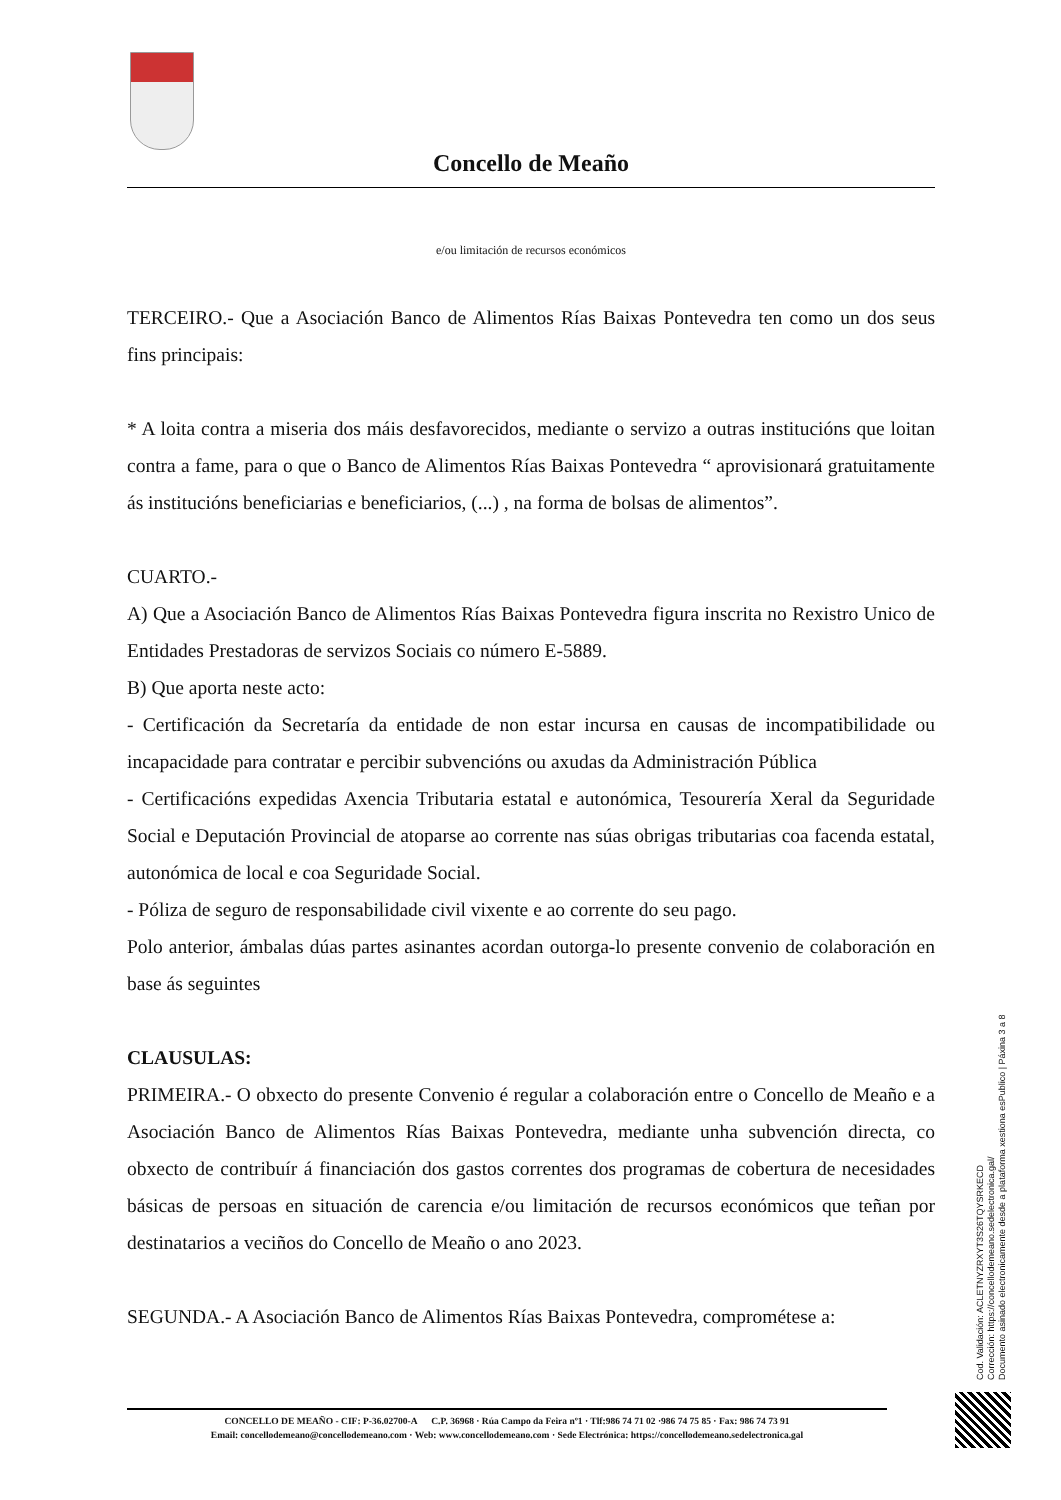Concello de Meaño
e/ou limitación de recursos económicos
TERCEIRO.- Que a Asociación Banco de Alimentos Rías Baixas Pontevedra ten como un dos seus fins principais:
* A loita contra a miseria dos máis desfavorecidos, mediante o servizo a outras institucións que loitan contra a fame, para o que o Banco de Alimentos Rías Baixas Pontevedra “ aprovisionará gratuitamente ás institucións beneficiarias e beneficiarios, (...) , na forma de bolsas de alimentos”.
CUARTO.-
A) Que a Asociación Banco de Alimentos Rías Baixas Pontevedra figura inscrita no Rexistro Unico de Entidades Prestadoras de servizos Sociais co número E-5889.
B) Que aporta neste acto:
- Certificación da Secretaría da entidade de non estar incursa en causas de incompatibilidade ou incapacidade para contratar e percibir subvencións ou axudas da Administración Pública
- Certificacións expedidas Axencia Tributaria estatal e autonómica, Tesourería Xeral da Seguridade Social e Deputación Provincial de atoparse ao corrente nas súas obrigas tributarias coa facenda estatal, autonómica de local e coa Seguridade Social.
- Póliza de seguro de responsabilidade civil vixente e ao corrente do seu pago.
Polo anterior, ámbalas dúas partes asinantes acordan outorga-lo presente convenio de colaboración en base ás seguintes
CLAUSULAS:
PRIMEIRA.- O obxecto do presente Convenio é regular a colaboración entre o Concello de Meaño e a Asociación Banco de Alimentos Rías Baixas Pontevedra, mediante unha subvención directa, co obxecto de contribuír á financiación dos gastos correntes dos programas de cobertura de necesidades básicas de persoas en situación de carencia e/ou limitación de recursos económicos que teñan por destinatarios a veciños do Concello de Meaño o ano 2023.
SEGUNDA.- A Asociación Banco de Alimentos Rías Baixas Pontevedra, comprométese a:
CONCELLO DE MEAÑO - CIF: P-36.02700-A C.P. 36968 · Rúa Campo da Feira nº1 · Tlf:986 74 71 02 ·986 74 75 85 · Fax: 986 74 73 91
Email: concellodemeano@concellodemeano.com · Web: www.concellodemeano.com · Sede Electrónica: https://concellodemeano.sedelectronica.gal
Cod. Validación: ACLETNYZRXYT3S26TQYSRKECD
Corrección: https://concellodemeano.sedelectronica.gal/
Documento asinado electronicamente desde a plataforma xestiona esPublico | Páxina 3 a 8